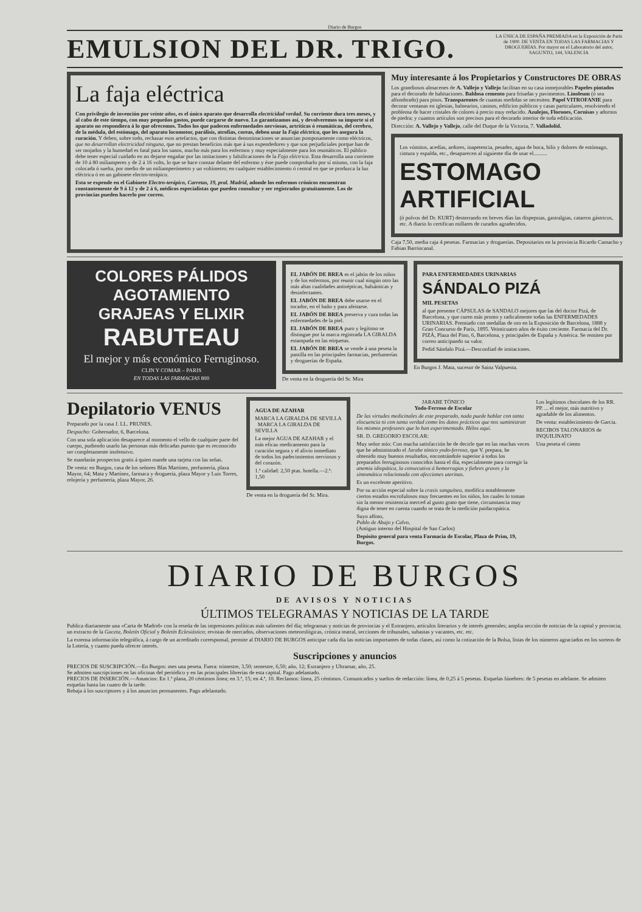Diario de Burgos
EMULSION DEL DR. TRIGO.
LA ÚNICA DE ESPAÑA PREMIADA en la Exposición de Paris de 1900. DE VENTA EN TODAS LAS FARMACIAS Y DROGUERÍAS. Por mayor en el Laboratorio del autor, SAGUNTO, 144, VALENCIA
La faja eléctrica
Con privilegio de invención por veinte años, es el único aparato que desarrolla electricidad verdad. Su corriente dura tres meses, y al cabo de este tiempo, con muy pequeños gastos, puede cargarse de nuevo. Lo garantizamos así, y devolveremos su importe si el aparato no respondiera á lo que ofrecemos. Todos los que padecen enfermedades nerviosas, artríticas ó reumáticas, del cerebro, de la médula, del estómago, del aparato locomotor, parálisis, atrofias, coreas, deben usar la Faja eléctrica, que les asegura la curación. Y deben, sobre todo, rechazar esos artefactos, que con distintas denominaciones se anuncian pomposamente como eléctricos, que no desarrollan electricidad ninguna, que no prestan beneficios más que á sus expendedores y que son perjudiciales porque han de ser mojados y la humedad es fatal para los sanos, mucho más para los enfermos y muy especialmente para los reumáticos. El público debe tener especial cuidado en no dejarse engañar por las imitaciones y falsificaciones de la Faja eléctrica. Esta desarrolla una corriente de 10 á 80 miliamperes y de 2 á 16 volts, lo que se hace constar delante del enfermo y éste puede comprobarlo por sí mismo, con la faja colocada ó suelta, por medio de un miliamperómetro y un voltímetro; en cualquier establecimiento ó central en que se produzca la luz eléctrica ó en un gabinete electro-terápico.
Esta se expende en el Gabinete Electro-terápico, Carretas, 19, pral. Madrid, adonde los enfermos crónicos encuentran constantemente de 9 á 12 y de 2 á 6, médicos especialistas que pueden consultar y ser registrados gratuitamente. Los de provincias pueden hacerlo por correo.
Muy interesante á los Propietarios y Constructores DE OBRAS
Los grandiosos almacenes de A. Vallejo y Vallejo facilitan en su casa inmejorables Papeles pintados para el decorado de habitaciones. Baldosa cemento para frisadas y pavimentos. Linoleum (ó sea alfombrado) para pisos. Transparentes de cuantas medidas se necesiten. Papel VITROFANIE para decorar ventanas en iglesias, balnearios, casinos, edificios públicos y casas particulares, resolviendo el problema de hacer cristales de colores á precio muy reducido. Azulejos, Florones, Cornisas y adornos de piedra; y cuantos artículos son precisos para el decorado interior de toda edificación.
Dirección: A. Vallejo y Vallejo, calle del Duque de la Victoria, 7. Valladolid.
Los vómitos, acedías, ardores, inapetencia, pesadez, agua de boca, bilis y dolores de estómago, cintura y espalda, etc., desaparecen al siguiente día de usar el..........
ESTOMAGO ARTIFICIAL
(ó polvos del Dr. KURT) desterrando en breves días las dispepsias, gastralgias, catarros gástricos, etc. A diario lo certifican millares de curados agradecidos.
Caja 7,50, media caja 4 pesetas. Farmacias y droguerías. Depositarios en la provincia Ricardo Camacho y Fabian Barriocanal.
COLORES PÁLIDOS AGOTAMIENTO
GRAJEAS Y ELIXIR
RABUTEAU
El mejor y más económico Ferruginoso.
CLIN Y COMAR – PARIS
EN TODAS LAS FARMACIAS 800
EL JABÓN DE BREA es el jabón de los niños y de los enfermos, por reunir cual ningún otro las más altas cualidades antisépticas, balsámicas y desinfectantes.
EL JABÓN DE BREA debe usarse en el tocador, en el baño y para afeitarse.
EL JABÓN DE BREA preserva y cura todas las enfermedades de la piel.
EL JABÓN DE BREA puro y legítimo se distingue por la marca registrada LA GIRALDA estampada en las etiquetas.
EL JABÓN DE BREA se vende á una peseta la pastilla en las principales farmacias, perfumerías y droguerías de España.
De venta en la droguería del Sr. Mira
PARA ENFERMEDADES URINARIAS
SÁNDALO PIZÁ
MIL PESETAS
al que presente CÁPSULAS de SANDALO mejores que las del doctor Pizá, de Barcelona, y que curen más pronto y radicalmente todas las ENFERMEDADES URINARIAS. Premiado con medallas de oro en la Exposición de Barcelona, 1888 y Gran Concurso de París, 1895. Veinticuatro años de éxito creciente. Farmacia del Dr. PIZÁ, Plaza del Pino, 6, Barcelona, y principales de España y América. Se remiten por correo anticipando su valor.
Pedid Sándalo Pizá.—Desconfiad de imitaciones.
En Burgos J. Mata, sucesor de Sainz Valpuesta.
Depilatorio VENUS
Preparado por la casa J. LL. PRUNES.
Despacho: Gobernador, 6, Barcelona.
Con una sola aplicación desaparece al momento el vello de cualquier parte del cuerpo, pudiendo usarlo las personas más delicadas puesto que es reconocido ser completamente inofensivo.
Se mandarán prospectos gratis á quien mande una tarjeta con las señas.
De venta: en Burgos, casa de los señores Blas Martínez, perfumería, plaza Mayor, 64; Mata y Martínez, farmaca y droguería, plaza Mayor y Luis Torres, relojería y perfumería, plaza Mayor, 26.
AGUA DE AZAHAR
MARCA LA GIRALDA DE SEVILLA MARCA LA GIRALDA DE SEVILLA
La mejor AGUA DE AZAHAR y el más eficaz medicamento para la curación segura y el alivio inmediato de todos los padecimientos nerviosos y del corazón.
1.ª calidad: 2,50 ptas. botella.—2.ª: 1,50
De venta en la droguería del Sr. Mira.
JARABE TÓNICO
Yodo-Ferroso de Escolar
De las virtudes medicinales de este preparado, nada puede hablar con tanta elocuencia ni con tanta verdad como los datos prácticos que nos suministran los mismos profesores que lo han experimentado. Hélos aquí.
SR. D. GREGORIO ESCOLAR:
Muy señor mío: Con mucha satisfacción he de decirle que en las muchas veces que he administrado el Jarabe tónico yodo-ferroso, que V. prepara, he obtenido muy buenos resultados, encontrándole superior á todos los preparados ferruginosos conocidos hasta el día, especialmente para corregir la anemia idiopática, la consecutiva á hemorragias y fiebres graves y la sintomática relacionada con afecciones uterinas.
Es un excelente aperitivo.
Por su acción especial sobre la crasis sanguínea, modifica notablemente ciertos estados escrofulosos muy frecuentes en los niños, los cuales lo toman sin la menor resistencia merced al gusto grato que tiene, circunstancia muy digna de tener en cuenta cuando se trata de la medición paidacopática.
Suyo affmo,
Pablo de Abajo y Calvo,
(Antiguo interno del Hospital de San Carlos)
Depósito general para venta Farmacia de Escolar, Plaza de Prim, 19, Burgos.
Los legítimos chocolates de los RR. PP. ... el mejor, más nutritivo y agradable de los alimentos.
De venta: establecimiento de García.
RECIBOS TALONARIOS de INQUILINATO
Una peseta el ciento
DIARIO DE BURGOS
DE AVISOS Y NOTICIAS
ÚLTIMOS TELEGRAMAS Y NOTICIAS DE LA TARDE
Publica diariamente una «Carta de Madrid» con la reseña de las impresiones políticas más salientes del día; telegramas y noticias de provincias y el Extranjero, artículos literarios y de interés generales; amplia sección de noticias de la capital y provincia; un extracto de la Gaceta, Boletín Oficial y Boletín Eclesiástico; revistas de mercados, observaciones meteorológicas, crónica teatral, secciones de tribunales, subastas y vacantes, etc. etc.
La extensa información telegráfica, á cargo de un acreditado corresponsal, permite al DIARIO DE BURGOS anticipar cada día las noticias importantes de todas clases, así como la cotización de la Bolsa, listas de los números agraciados en los sorteos de la Lotería, y cuanto pueda ofrecer interés.
Suscripciones y anuncios
PRECIOS DE SUSCRIPCIÓN.—En Burgos: mes una peseta. Fuera: trimestre, 3,50; semestre, 6,50; año, 12; Extranjero y Ultramar, año, 25.
Se admiten suscripciones en las oficinas del periódico y en las principales librerías de esta capital. Pago adelantado.
PRECIOS DE INSERCIÓN.—Anuncios: En 1.ª plana, 20 céntimos línea; en 3.ª, 15; en 4.ª, 10. Reclamos: línea, 25 céntimos. Comunicados y sueltos de redacción: línea, de 0,25 á 5 pesetas. Esquelas fúnebres: de 5 pesetas en adelante. Se admiten esquelas hasta las cuatro de la tarde.
Rebaja á los suscriptores y á los anuncios permanentes. Pago adelantado.